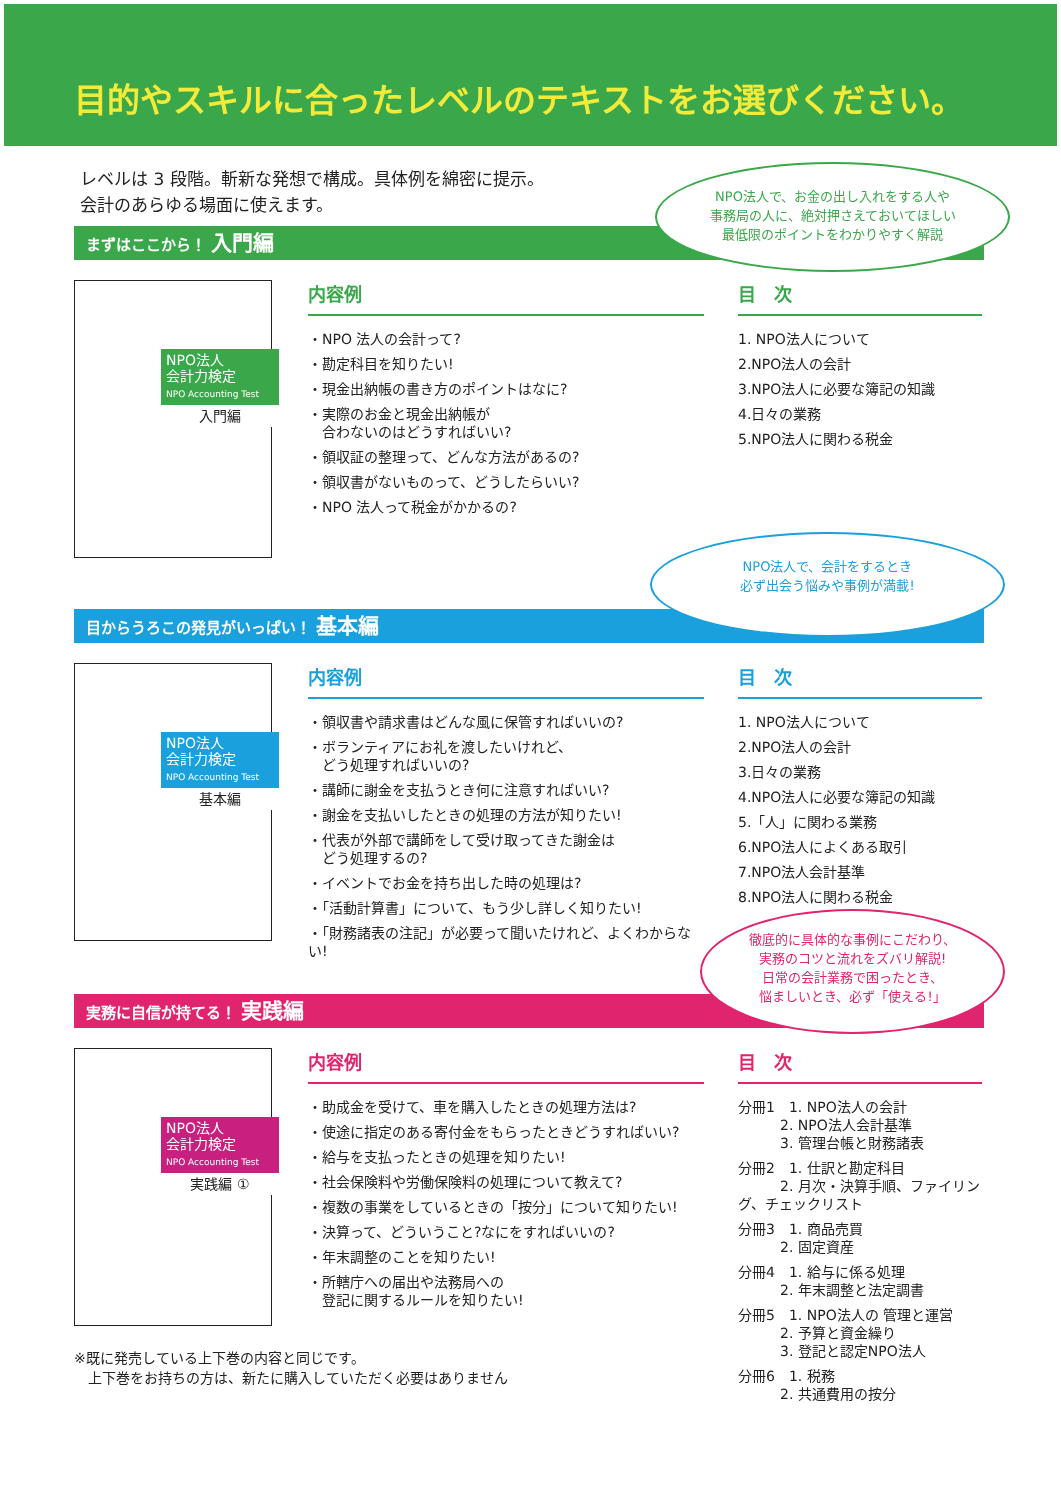目的やスキルに合ったレベルのテキストをお選びください。
レベルは 3 段階。斬新な発想で構成。具体例を綿密に提示。
会計のあらゆる場面に使えます。
まずはここから！ 入門編
NPO法人
会計力検定
NPO Accounting Test
入門編
内容例
・NPO 法人の会計って?
・勘定科目を知りたい!
・現金出納帳の書き方のポイントはなに?
・実際のお金と現金出納帳が
　合わないのはどうすればいい?
・領収証の整理って、どんな方法があるの?
・領収書がないものって、どうしたらいい?
・NPO 法人って税金がかかるの?
目　次
1. NPO法人について
2.NPO法人の会計
3.NPO法人に必要な簿記の知識
4.日々の業務
5.NPO法人に関わる税金
NPO法人で、お金の出し入れをする人や
事務局の人に、絶対押さえておいてほしい
最低限のポイントをわかりやすく解説
目からうろこの発見がいっぱい！ 基本編
NPO法人
会計力検定
NPO Accounting Test
基本編
内容例
・領収書や請求書はどんな風に保管すればいいの?
・ボランティアにお礼を渡したいけれど、
　どう処理すればいいの?
・講師に謝金を支払うとき何に注意すればいい?
・謝金を支払いしたときの処理の方法が知りたい!
・代表が外部で講師をして受け取ってきた謝金は
　どう処理するの?
・イベントでお金を持ち出した時の処理は?
・「活動計算書」について、もう少し詳しく知りたい!
・「財務諸表の注記」が必要って聞いたけれど、よくわからない!
目　次
1. NPO法人について
2.NPO法人の会計
3.日々の業務
4.NPO法人に必要な簿記の知識
5.「人」に関わる業務
6.NPO法人によくある取引
7.NPO法人会計基準
8.NPO法人に関わる税金
NPO法人で、会計をするとき
必ず出会う悩みや事例が満載!
実務に自信が持てる！ 実践編
NPO法人
会計力検定
NPO Accounting Test
実践編 ①
内容例
・助成金を受けて、車を購入したときの処理方法は?
・使途に指定のある寄付金をもらったときどうすればいい?
・給与を支払ったときの処理を知りたい!
・社会保険料や労働保険料の処理について教えて?
・複数の事業をしているときの「按分」について知りたい!
・決算って、どういうこと?なにをすればいいの?
・年末調整のことを知りたい!
・所轄庁への届出や法務局への
　登記に関するルールを知りたい!
目　次
分冊1　1. NPO法人の会計
　　　2. NPO法人会計基準
　　　3. 管理台帳と財務諸表
分冊2　1. 仕訳と勘定科目
　　　2. 月次・決算手順、ファイリング、チェックリスト
分冊3　1. 商品売買
　　　2. 固定資産
分冊4　1. 給与に係る処理
　　　2. 年末調整と法定調書
分冊5　1. NPO法人の 管理と運営
　　　2. 予算と資金繰り
　　　3. 登記と認定NPO法人
分冊6　1. 税務
　　　2. 共通費用の按分
※既に発売している上下巻の内容と同じです。
　上下巻をお持ちの方は、新たに購入していただく必要はありません
徹底的に具体的な事例にこだわり、
実務のコツと流れをズバリ解説!
日常の会計業務で困ったとき、
悩ましいとき、必ず「使える!」